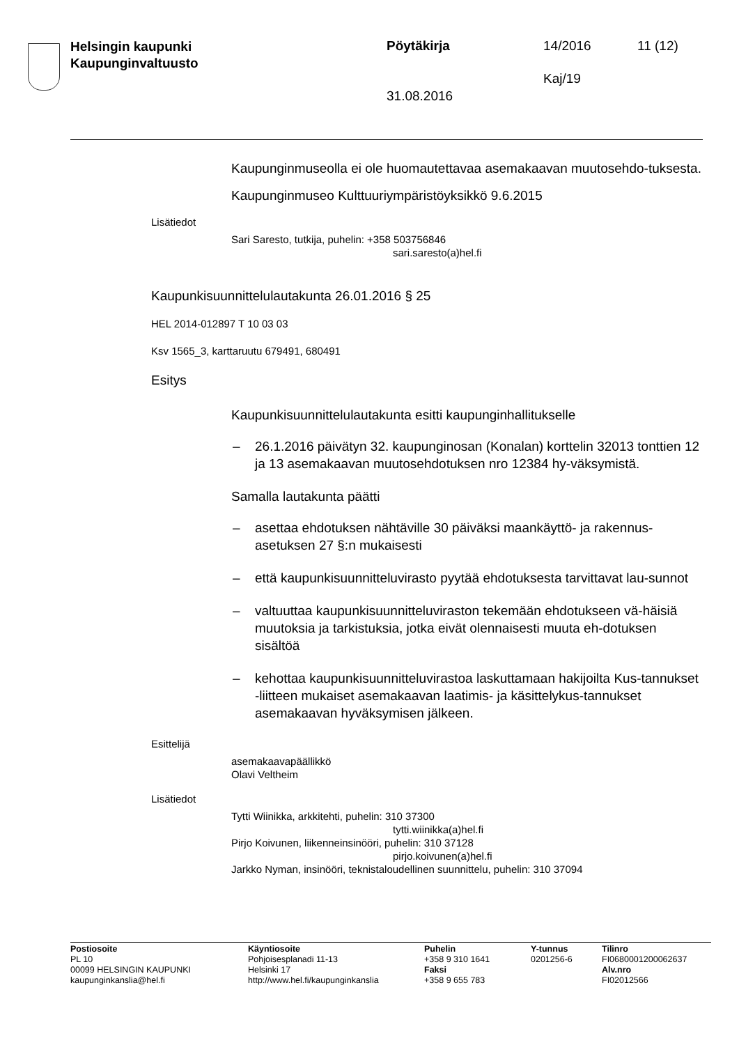Helsingin kaupunki
Kaupunginvaltuusto
Pöytäkirja 14/2016 11 (12)
Kaj/19
31.08.2016
Kaupunginmuseolla ei ole huomautettavaa asemakaavan muutosehdo-tuksesta.
Kaupunginmuseo Kulttuuriympäristöyksikkö 9.6.2015
Lisätiedot
Sari Saresto, tutkija, puhelin: +358 503756846
sari.saresto(a)hel.fi
Kaupunkisuunnittelulautakunta 26.01.2016 § 25
HEL 2014-012897 T 10 03 03
Ksv 1565_3, karttaruutu 679491, 680491
Esitys
Kaupunkisuunnittelulautakunta esitti kaupunginhallitukselle
– 26.1.2016 päivätyn 32. kaupunginosan (Konalan) korttelin 32013 tonttien 12 ja 13 asemakaavan muutosehdotuksen nro 12384 hy-väksymistä.
Samalla lautakunta päätti
– asettaa ehdotuksen nähtäville 30 päiväksi maankäyttö- ja rakennus-asetuksen 27 §:n mukaisesti
– että kaupunkisuunnitteluvirasto pyytää ehdotuksesta tarvittavat lau-sunnot
– valtuuttaa kaupunkisuunnitteluviraston tekemään ehdotukseen vä-häisiä muutoksia ja tarkistuksia, jotka eivät olennaisesti muuta eh-dotuksen sisältöä
– kehottaa kaupunkisuunnitteluvirastoa laskuttamaan hakijoilta Kus-tannukset -liitteen mukaiset asemakaavan laatimis- ja käsittelykus-tannukset asemakaavan hyväksymisen jälkeen.
Esittelijä
asemakaavapäällikkö
Olavi Veltheim
Lisätiedot
Tytti Wiinikka, arkkitehti, puhelin: 310 37300
tytti.wiinikka(a)hel.fi
Pirjo Koivunen, liikenneinsinööri, puhelin: 310 37128
pirjo.koivunen(a)hel.fi
Jarkko Nyman, insinööri, teknistaloudellinen suunnittelu, puhelin: 310 37094
Postiosoite
PL 10
00099 HELSINGIN KAUPUNKI
kaupunginkanslia@hel.fi
Käyntiosoite
Pohjoisesplanadi 11-13
Helsinki 17
http://www.hel.fi/kaupunginkanslia
Puhelin
+358 9 310 1641
Faksi
+358 9 655 783
Y-tunnus
0201256-6
Tilinro
FI0680001200062637
Alv.nro
FI02012566